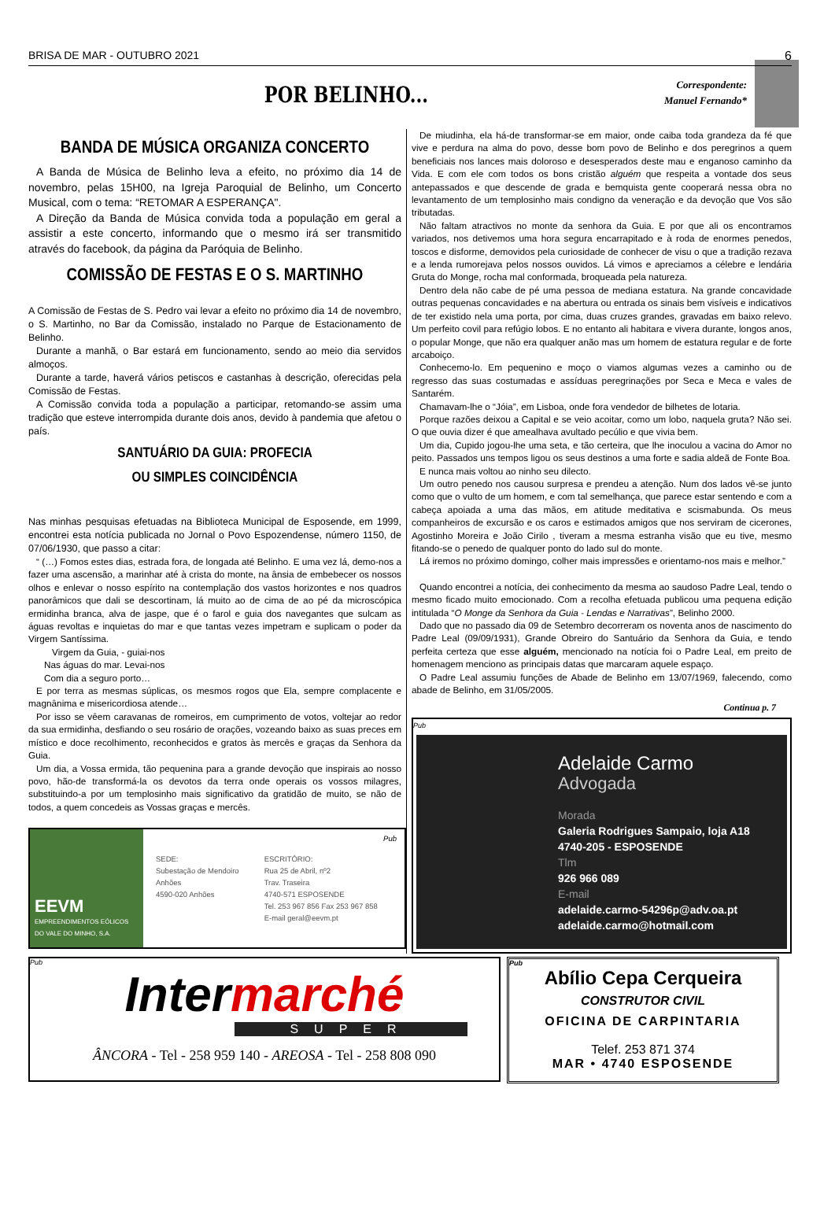BRISA DE MAR - OUTUBRO 2021 6
POR BELINHO...
Correspondente:
Manuel Fernando*
BANDA DE MÚSICA ORGANIZA CONCERTO
A Banda de Música de Belinho leva a efeito, no próximo dia 14 de novembro, pelas 15H00, na Igreja Paroquial de Belinho, um Concerto Musical, com o tema: “RETOMAR A ESPERANÇA".
A Direção da Banda de Música convida toda a população em geral a assistir a este concerto, informando que o mesmo irá ser transmitido através do facebook, da página da Paróquia de Belinho.
COMISSÃO DE FESTAS E O S. MARTINHO
A Comissão de Festas de S. Pedro vai levar a efeito no próximo dia 14 de novembro, o S. Martinho, no Bar da Comissão, instalado no Parque de Estacionamento de Belinho.
Durante a manhã, o Bar estará em funcionamento, sendo ao meio dia servidos almoços.
Durante a tarde, haverá vários petiscos e castanhas à descrição, oferecidas pela Comissão de Festas.
A Comissão convida toda a população a participar, retomando-se assim uma tradição que esteve interrompida durante dois anos, devido à pandemia que afetou o país.
SANTUÁRIO DA GUIA: PROFECIA
OU SIMPLES COINCIDÊNCIA
Nas minhas pesquisas efetuadas na Biblioteca Municipal de Esposende, em 1999, encontrei esta notícia publicada no Jornal o Povo Espozendense, número 1150, de 07/06/1930, que passo a citar:
“ (…) Fomos estes dias, estrada fora, de longada até Belinho. E uma vez lá, demo-nos a fazer uma ascensão, a marinhar até à crista do monte, na ânsia de embebecer os nossos olhos e enlevar o nosso espírito na contemplação dos vastos horizontes e nos quadros panorâmicos que dali se descortinam, lá muito ao de cima de ao pé da microscópica ermidinha branca, alva de jaspe, que é o farol e guia dos navegantes que sulcam as águas revoltas e inquietas do mar e que tantas vezes impetram e suplicam o poder da Virgem Santíssima.
Virgem da Guia, - guiai-nos
Nas águas do mar. Levai-nos
Com dia a seguro porto…
E por terra as mesmas súplicas, os mesmos rogos que Ela, sempre complacente e magnânima e misericordiosa atende…
Por isso se vêem caravanas de romeiros, em cumprimento de votos, voltejar ao redor da sua ermidinha, desfiando o seu rosário de orações, vozeando baixo as suas preces em místico e doce recolhimento, reconhecidos e gratos às mercês e graças da Senhora da Guia.
Um dia, a Vossa ermida, tão pequenina para a grande devoção que inspirais ao nosso povo, hão-de transformá-la os devotos da terra onde operais os vossos milagres, substituindo-a por um templosinho mais significativo da gratidão de muito, se não de todos, a quem concedeis as Vossas graças e mercês.
De miudinha, ela há-de transformar-se em maior, onde caiba toda grandeza da fé que vive e perdura na alma do povo, desse bom povo de Belinho e dos peregrinos a quem beneficiais nos lances mais doloroso e desesperados deste mau e enganoso caminho da Vida. E com ele com todos os bons cristão alguém que respeita a vontade dos seus antepassados e que descende de grada e bemquista gente cooperará nessa obra no levantamento de um templosinho mais condigno da veneração e da devoção que Vos são tributadas.
Não faltam atractivos no monte da senhora da Guia. E por que ali os encontramos variados, nos detivemos uma hora segura encarrapitado e à roda de enormes penedos, toscos e disforme, demovidos pela curiosidade de conhecer de visu o que a tradição rezava e a lenda rumorejava pelos nossos ouvidos. Lá vimos e apreciamos a célebre e lendária Gruta do Monge, rocha mal conformada, broqueada pela natureza.
Dentro dela não cabe de pé uma pessoa de mediana estatura. Na grande concavidade outras pequenas concavidades e na abertura ou entrada os sinais bem visíveis e indicativos de ter existido nela uma porta, por cima, duas cruzes grandes, gravadas em baixo relevo. Um perfeito covil para refúgio lobos. E no entanto ali habitara e vivera durante, longos anos, o popular Monge, que não era qualquer anão mas um homem de estatura regular e de forte arcaboiço.
Conhecemo-lo. Em pequenino e moço o viamos algumas vezes a caminho ou de regresso das suas costumadas e assíduas peregrinações por Seca e Meca e vales de Santarém.
Chamavam-lhe o “Jóia”, em Lisboa, onde fora vendedor de bilhetes de lotaria.
Porque razões deixou a Capital e se veio acoitar, como um lobo, naquela gruta? Não sei. O que ouvia dizer é que amealhava avultado pecúlio e que vivia bem.
Um dia, Cupido jogou-lhe uma seta, e tão certeira, que lhe inoculou a vacina do Amor no peito. Passados uns tempos ligou os seus destinos a uma forte e sadia aldeã de Fonte Boa.
E nunca mais voltou ao ninho seu dilecto.
Um outro penedo nos causou surpresa e prendeu a atenção. Num dos lados vê-se junto como que o vulto de um homem, e com tal semelhança, que parece estar sentendo e com a cabeça apoiada a uma das mãos, em atitude meditativa e scismabunda. Os meus companheiros de excursão e os caros e estimados amigos que nos serviram de cicerones, Agostinho Moreira e João Cirilo , tiveram a mesma estranha visão que eu tive, mesmo fitando-se o penedo de qualquer ponto do lado sul do monte.
Lá iremos no próximo domingo, colher mais impressões e orientamo-nos mais e melhor.”
Quando encontrei a notícia, dei conhecimento da mesma ao saudoso Padre Leal, tendo o mesmo ficado muito emocionado. Com a recolha efetuada publicou uma pequena edição intitulada “O Monge da Senhora da Guia - Lendas e Narrativas”, Belinho 2000.
Dado que no passado dia 09 de Setembro decorreram os noventa anos de nascimento do Padre Leal (09/09/1931), Grande Obreiro do Santuário da Senhora da Guia, e tendo perfeita certeza que esse alguém, mencionado na notícia foi o Padre Leal, em preito de homenagem menciono as principais datas que marcaram aquele espaço.
O Padre Leal assumiu funções de Abade de Belinho em 13/07/1969, falecendo, como abade de Belinho, em 31/05/2005.
Continua p. 7
Pub
Adelaide Carmo
Advogada
Morada
Galeria Rodrigues Sampaio, loja A18
4740-205 - ESPOSENDE
Tlm
926 966 089
E-mail
adelaide.carmo-54296p@adv.oa.pt
adelaide.carmo@hotmail.com
EEVM
EMPREENDIMENTOS EÓLICOS DO VALE DO MINHO, S.A.
SEDE:
Subestação de Mendoiro
Anhões
4590-020 Anhões
ESCRITÓRIO:
Rua 25 de Abril, nº2
Trav. Traseira
4740-571 ESPOSENDE
Tel. 253 967 856 Fax 253 967 858
E-mail geral@eevm.pt
Pub
Pub
Intermarché
SUPER
ÂNCORA - Tel - 258 959 140 - AREOSA - Tel - 258 808 090
Pub
Abílio Cepa Cerqueira
CONSTRUTOR CIVIL
OFICINA DE CARPINTARIA
Telef. 253 871 374
MAR • 4740 ESPOSENDE